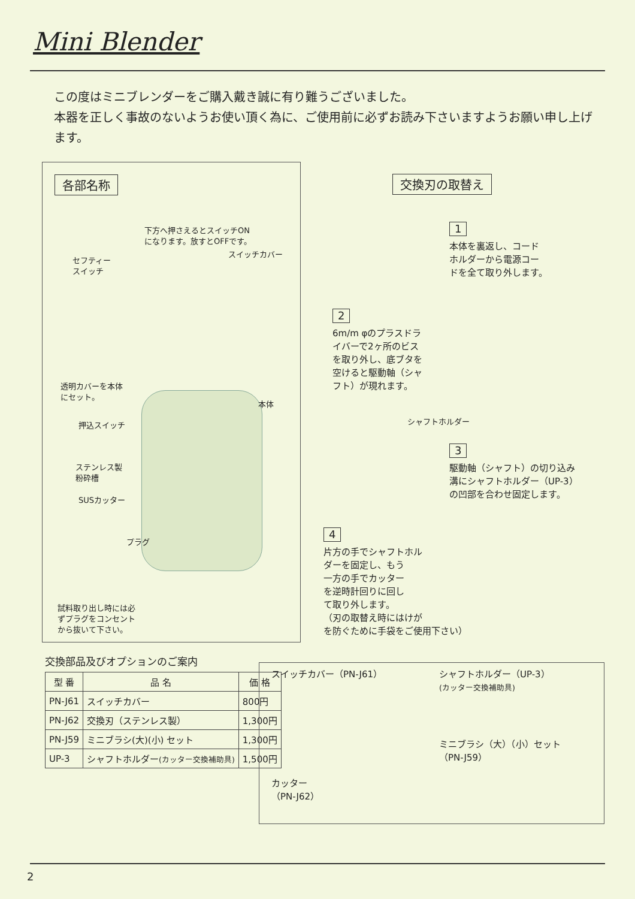Mini Blender
この度はミニブレンダーをご購入戴き誠に有り難うございました。
本器を正しく事故のないようお使い頂く為に、ご使用前に必ずお読み下さいますようお願い申し上げます。
各部名称
下方へ押さえるとスイッチON
になります。放すとOFFです。
スイッチカバー
セフティー
スイッチ
透明カバーを本体
にセット。
本体
押込スイッチ
ステンレス製
粉砕槽
SUSカッター
プラグ
試料取り出し時には必
ずプラグをコンセント
から抜いて下さい。
交換刃の取替え
1
本体を裏返し、コード
ホルダーから電源コー
ドを全て取り外します。
2
6m/m φのプラスドラ
イバーで2ヶ所のビス
を取り外し、底ブタを
空けると駆動軸（シャ
フト）が現れます。
シャフトホルダー
3
駆動軸（シャフト）の切り込み
溝にシャフトホルダー（UP-3）
の凹部を合わせ固定します。
4
片方の手でシャフトホル
ダーを固定し、もう
一方の手でカッター
を逆時計回りに回し
て取り外します。
（刃の取替え時にはけが
を防ぐために手袋をご使用下さい）
交換部品及びオプションのご案内
| 型 番 | 品 名 | 価 格 |
| --- | --- | --- |
| PN-J61 | スイッチカバー | 800円 |
| PN-J62 | 交換刃（ステンレス製） | 1,300円 |
| PN-J59 | ミニブラシ(大)(小) セット | 1,300円 |
| UP-3 | シャフトホルダー (カッター交換補助具) | 1,500円 |
スイッチカバー（PN-J61）
シャフトホルダー（UP-3）
(カッター交換補助具)
ミニブラシ（大）（小）セット
（PN-J59）
カッター
（PN-J62）
2